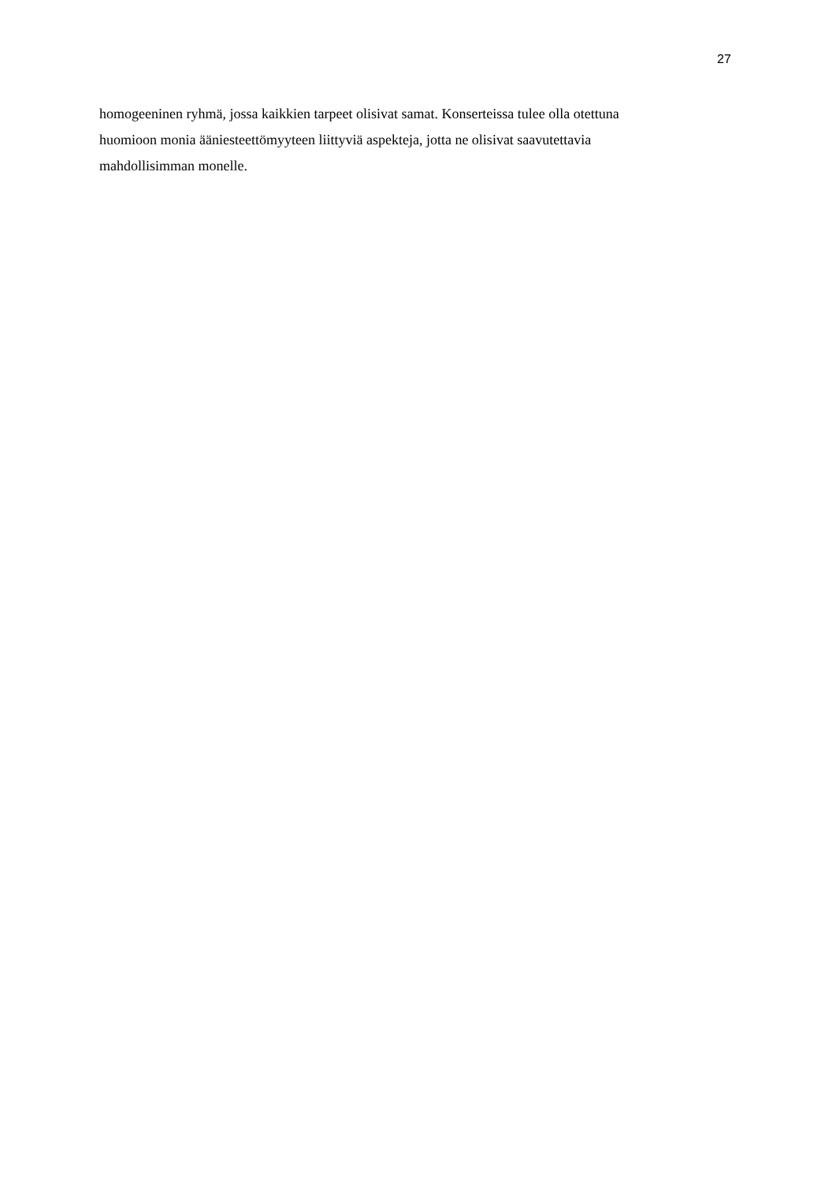27
homogeeninen ryhmä, jossa kaikkien tarpeet olisivat samat. Konserteissa tulee olla otettuna
huomioon monia ääniesteettömyyteen liittyviä aspekteja, jotta ne olisivat saavutettavia
mahdollisimman monelle.